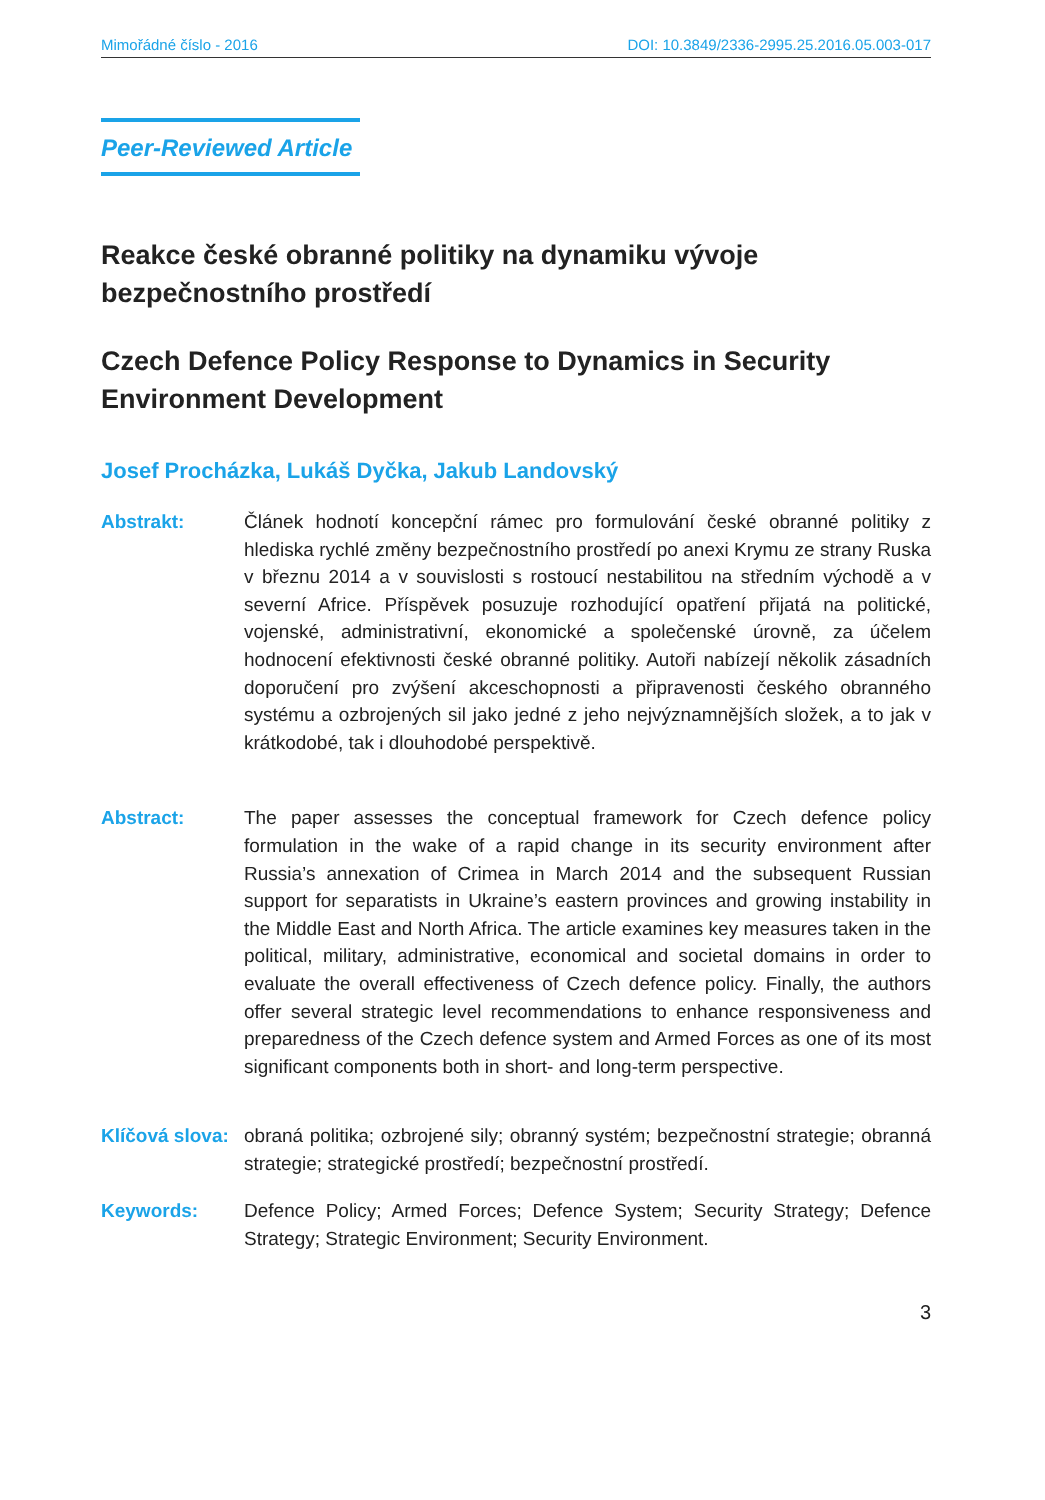Mimořádné číslo - 2016 DOI: 10.3849/2336-2995.25.2016.05.003-017
Peer-Reviewed Article
Reakce české obranné politiky na dynamiku vývoje bezpečnostního prostředí
Czech Defence Policy Response to Dynamics in Security Environment Development
Josef Procházka, Lukáš Dyčka, Jakub Landovský
Abstrakt: Článek hodnotí koncepční rámec pro formulování české obranné politiky z hlediska rychlé změny bezpečnostního prostředí po anexi Krymu ze strany Ruska v březnu 2014 a v souvislosti s rostoucí nestabilitou na středním východě a v severní Africe. Příspěvek posuzuje rozhodující opatření přijatá na politické, vojenské, administrativní, ekonomické a společenské úrovně, za účelem hodnocení efektivnosti české obranné politiky. Autoři nabízejí několik zásadních doporučení pro zvýšení akceschopnosti a připravenosti českého obranného systému a ozbrojených sil jako jedné z jeho nejvýznamnějších složek, a to jak v krátkodobé, tak i dlouhodobé perspektivě.
Abstract: The paper assesses the conceptual framework for Czech defence policy formulation in the wake of a rapid change in its security environment after Russia’s annexation of Crimea in March 2014 and the subsequent Russian support for separatists in Ukraine’s eastern provinces and growing instability in the Middle East and North Africa. The article examines key measures taken in the political, military, administrative, economical and societal domains in order to evaluate the overall effectiveness of Czech defence policy. Finally, the authors offer several strategic level recommendations to enhance responsiveness and preparedness of the Czech defence system and Armed Forces as one of its most significant components both in short- and long-term perspective.
Klíčová slova:
obraná politika; ozbrojené sily; obranný systém; bezpečnostní strategie; obranná strategie; strategické prostředí; bezpečnostní prostředí.
Keywords: Defence Policy; Armed Forces; Defence System; Security Strategy; Defence Strategy; Strategic Environment; Security Environment.
3